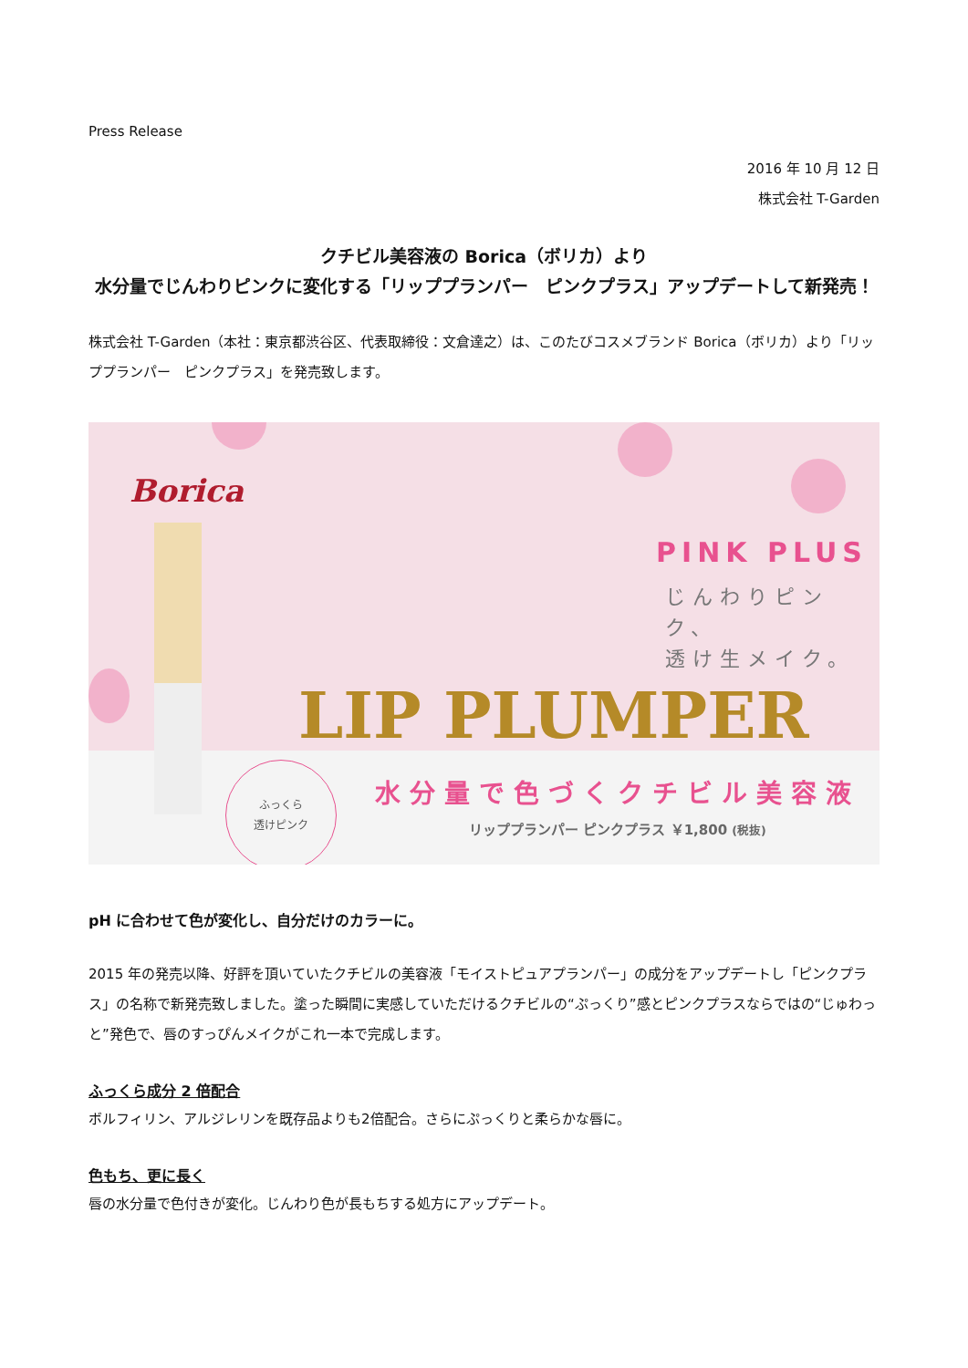Press Release
2016 年 10 月 12 日
株式会社 T-Garden
クチビル美容液の Borica（ボリカ）より
水分量でじんわりピンクに変化する「リッププランパー　ピンクプラス」アップデートして新発売！
株式会社 T-Garden（本社：東京都渋谷区、代表取締役：文倉達之）は、このたびコスメブランド Borica（ボリカ）より「リッププランパー　ピンクプラス」を発売致します。
Borica
PINK PLUS
じんわりピンク、
透け生メイク。
LIP PLUMPER
ふっくら
透けピンク
水分量で色づくクチビル美容液
リッププランパー ピンクプラス ￥1,800 (税抜)
pH に合わせて色が変化し、自分だけのカラーに。
2015 年の発売以降、好評を頂いていたクチビルの美容液「モイストピュアプランパー」の成分をアップデートし「ピンクプラス」の名称で新発売致しました。塗った瞬間に実感していただけるクチビルの“ぷっくり”感とピンクプラスならではの“じゅわっと”発色で、唇のすっぴんメイクがこれ一本で完成します。
ふっくら成分 2 倍配合
ボルフィリン、アルジレリンを既存品よりも2倍配合。さらにぷっくりと柔らかな唇に。
色もち、更に長く
唇の水分量で色付きが変化。じんわり色が長もちする処方にアップデート。